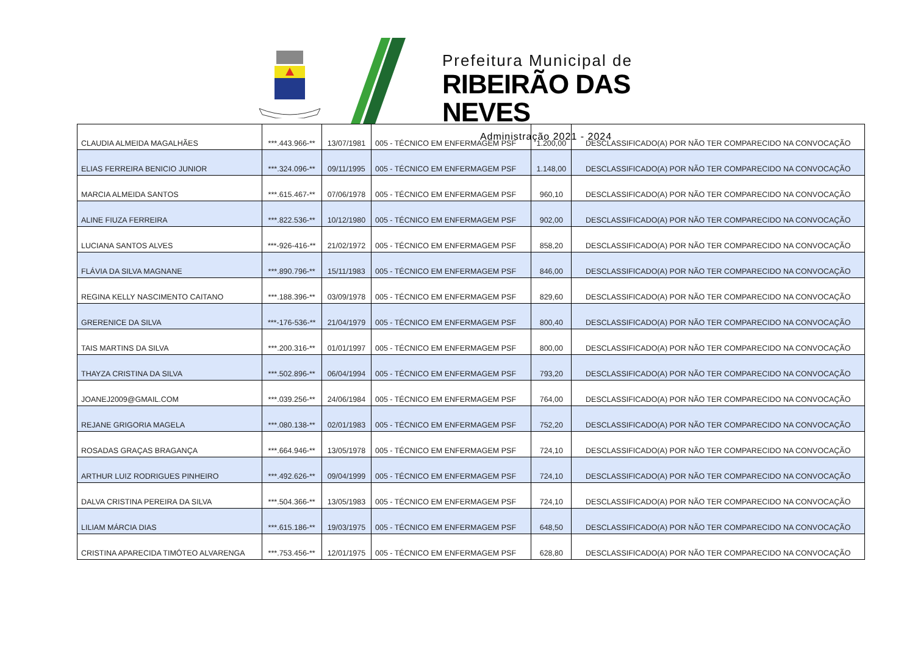Prefeitura Municipal de
RIBEIRÃO DAS NEVES
Administração 2021 - 2024
| CLAUDIA ALMEIDA MAGALHÃES | ***.443.966-** | 13/07/1981 | 005 - TÉCNICO EM ENFERMAGEM PSF | 1.200,00 | DESCLASSIFICADO(A) POR NÃO TER COMPARECIDO NA CONVOCAÇÃO |
| ELIAS FERREIRA BENICIO JUNIOR | ***.324.096-** | 09/11/1995 | 005 - TÉCNICO EM ENFERMAGEM PSF | 1.148,00 | DESCLASSIFICADO(A) POR NÃO TER COMPARECIDO NA CONVOCAÇÃO |
| MARCIA ALMEIDA SANTOS | ***.615.467-** | 07/06/1978 | 005 - TÉCNICO EM ENFERMAGEM PSF | 960,10 | DESCLASSIFICADO(A) POR NÃO TER COMPARECIDO NA CONVOCAÇÃO |
| ALINE FIUZA FERREIRA | ***.822.536-** | 10/12/1980 | 005 - TÉCNICO EM ENFERMAGEM PSF | 902,00 | DESCLASSIFICADO(A) POR NÃO TER COMPARECIDO NA CONVOCAÇÃO |
| LUCIANA SANTOS ALVES | ***-926-416-** | 21/02/1972 | 005 - TÉCNICO EM ENFERMAGEM PSF | 858,20 | DESCLASSIFICADO(A) POR NÃO TER COMPARECIDO NA CONVOCAÇÃO |
| FLÁVIA DA SILVA MAGNANE | ***.890.796-** | 15/11/1983 | 005 - TÉCNICO EM ENFERMAGEM PSF | 846,00 | DESCLASSIFICADO(A) POR NÃO TER COMPARECIDO NA CONVOCAÇÃO |
| REGINA KELLY NASCIMENTO CAITANO | ***.188.396-** | 03/09/1978 | 005 - TÉCNICO EM ENFERMAGEM PSF | 829,60 | DESCLASSIFICADO(A) POR NÃO TER COMPARECIDO NA CONVOCAÇÃO |
| GRERENICE DA SILVA | ***-176-536-** | 21/04/1979 | 005 - TÉCNICO EM ENFERMAGEM PSF | 800,40 | DESCLASSIFICADO(A) POR NÃO TER COMPARECIDO NA CONVOCAÇÃO |
| TAIS MARTINS DA SILVA | ***.200.316-** | 01/01/1997 | 005 - TÉCNICO EM ENFERMAGEM PSF | 800,00 | DESCLASSIFICADO(A) POR NÃO TER COMPARECIDO NA CONVOCAÇÃO |
| THAYZA CRISTINA DA SILVA | ***.502.896-** | 06/04/1994 | 005 - TÉCNICO EM ENFERMAGEM PSF | 793,20 | DESCLASSIFICADO(A) POR NÃO TER COMPARECIDO NA CONVOCAÇÃO |
| JOANEJ2009@GMAIL.COM | ***.039.256-** | 24/06/1984 | 005 - TÉCNICO EM ENFERMAGEM PSF | 764,00 | DESCLASSIFICADO(A) POR NÃO TER COMPARECIDO NA CONVOCAÇÃO |
| REJANE GRIGORIA MAGELA | ***.080.138-** | 02/01/1983 | 005 - TÉCNICO EM ENFERMAGEM PSF | 752,20 | DESCLASSIFICADO(A) POR NÃO TER COMPARECIDO NA CONVOCAÇÃO |
| ROSADAS GRAÇAS BRAGANÇA | ***.664.946-** | 13/05/1978 | 005 - TÉCNICO EM ENFERMAGEM PSF | 724,10 | DESCLASSIFICADO(A) POR NÃO TER COMPARECIDO NA CONVOCAÇÃO |
| ARTHUR LUIZ RODRIGUES PINHEIRO | ***.492.626-** | 09/04/1999 | 005 - TÉCNICO EM ENFERMAGEM PSF | 724,10 | DESCLASSIFICADO(A) POR NÃO TER COMPARECIDO NA CONVOCAÇÃO |
| DALVA CRISTINA PEREIRA DA SILVA | ***.504.366-** | 13/05/1983 | 005 - TÉCNICO EM ENFERMAGEM PSF | 724,10 | DESCLASSIFICADO(A) POR NÃO TER COMPARECIDO NA CONVOCAÇÃO |
| LILIAM MÁRCIA DIAS | ***.615.186-** | 19/03/1975 | 005 - TÉCNICO EM ENFERMAGEM PSF | 648,50 | DESCLASSIFICADO(A) POR NÃO TER COMPARECIDO NA CONVOCAÇÃO |
| CRISTINA APARECIDA TIMÓTEO ALVARENGA | ***.753.456-** | 12/01/1975 | 005 - TÉCNICO EM ENFERMAGEM PSF | 628,80 | DESCLASSIFICADO(A) POR NÃO TER COMPARECIDO NA CONVOCAÇÃO |